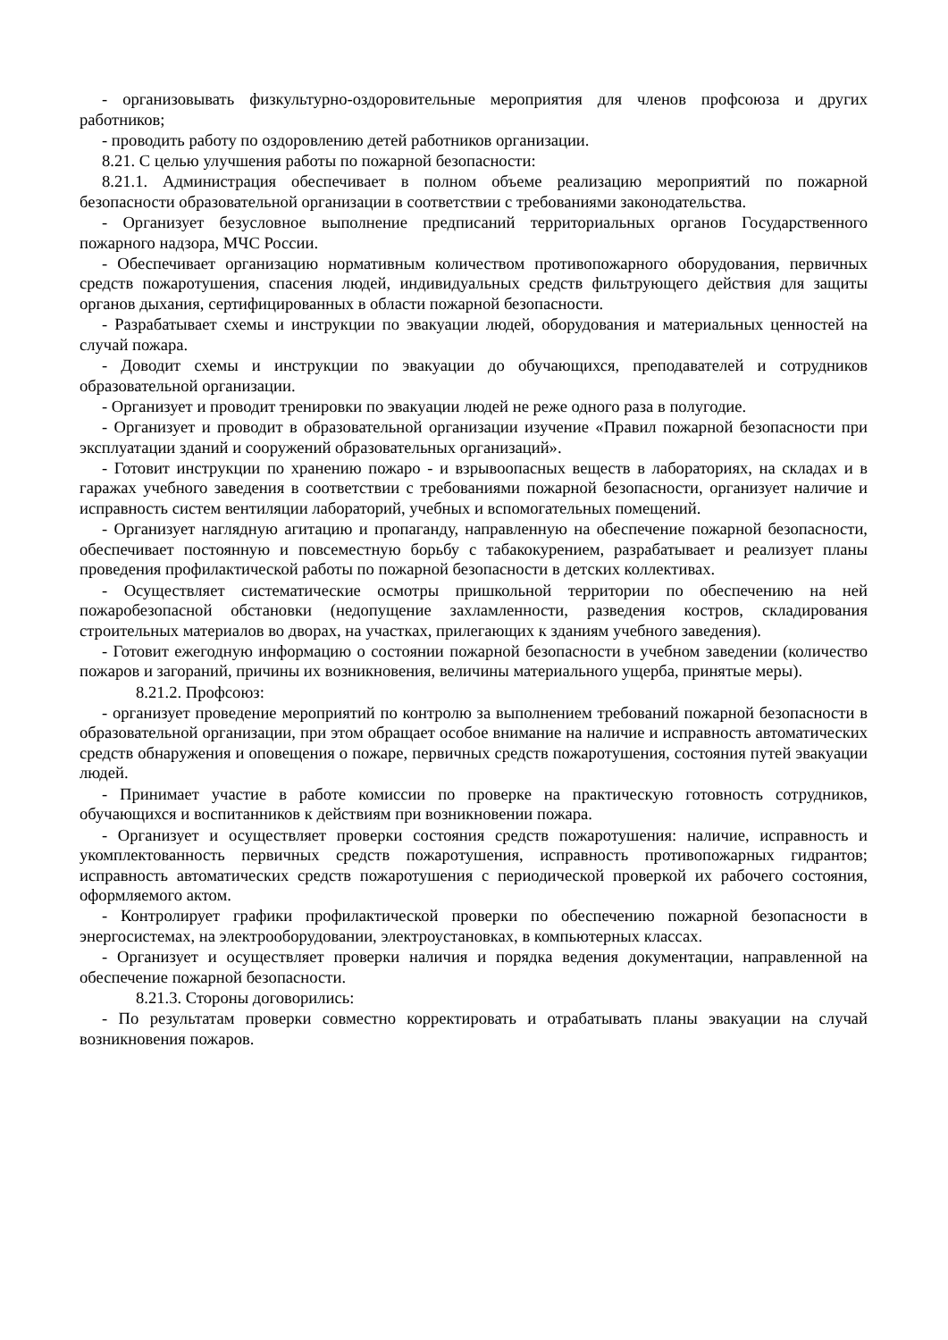- организовывать физкультурно-оздоровительные мероприятия для членов профсоюза и других работников;
- проводить работу по оздоровлению детей работников организации.
8.21. С целью улучшения работы по пожарной безопасности:
8.21.1. Администрация обеспечивает в полном объеме реализацию мероприятий по пожарной безопасности образовательной организации в соответствии с требованиями законодательства.
- Организует безусловное выполнение предписаний территориальных органов Государственного пожарного надзора, МЧС России.
- Обеспечивает организацию нормативным количеством противопожарного оборудования, первичных средств пожаротушения, спасения людей, индивидуальных средств фильтрующего действия для защиты органов дыхания, сертифицированных в области пожарной безопасности.
- Разрабатывает схемы и инструкции по эвакуации людей, оборудования и материальных ценностей на случай пожара.
- Доводит схемы и инструкции по эвакуации до обучающихся, преподавателей и сотрудников образовательной организации.
- Организует и проводит тренировки по эвакуации людей не реже одного раза в полугодие.
- Организует и проводит в образовательной организации изучение «Правил пожарной безопасности при эксплуатации зданий и сооружений образовательных организаций».
- Готовит инструкции по хранению пожаро - и взрывоопасных веществ в лабораториях, на складах и в гаражах учебного заведения в соответствии с требованиями пожарной безопасности, организует наличие и исправность систем вентиляции лабораторий, учебных и вспомогательных помещений.
- Организует наглядную агитацию и пропаганду, направленную на обеспечение пожарной безопасности, обеспечивает постоянную и повсеместную борьбу с табакокурением, разрабатывает и реализует планы проведения профилактической работы по пожарной безопасности в детских коллективах.
- Осуществляет систематические осмотры пришкольной территории по обеспечению на ней пожаробезопасной обстановки (недопущение захламленности, разведения костров, складирования строительных материалов во дворах, на участках, прилегающих к зданиям учебного заведения).
- Готовит ежегодную информацию о состоянии пожарной безопасности в учебном заведении (количество пожаров и загораний, причины их возникновения, величины материального ущерба, принятые меры).
8.21.2. Профсоюз:
- организует проведение мероприятий по контролю за выполнением требований пожарной безопасности в образовательной организации, при этом обращает особое внимание на наличие и исправность автоматических средств обнаружения и оповещения о пожаре, первичных средств пожаротушения, состояния путей эвакуации людей.
- Принимает участие в работе комиссии по проверке на практическую готовность сотрудников, обучающихся и воспитанников к действиям при возникновении пожара.
- Организует и осуществляет проверки состояния средств пожаротушения: наличие, исправность и укомплектованность первичных средств пожаротушения, исправность противопожарных гидрантов; исправность автоматических средств пожаротушения с периодической проверкой их рабочего состояния, оформляемого актом.
- Контролирует графики профилактической проверки по обеспечению пожарной безопасности в энергосистемах, на электрооборудовании, электроустановках, в компьютерных классах.
- Организует и осуществляет проверки наличия и порядка ведения документации, направленной на обеспечение пожарной безопасности.
8.21.3. Стороны договорились:
- По результатам проверки совместно корректировать и отрабатывать планы эвакуации на случай возникновения пожаров.